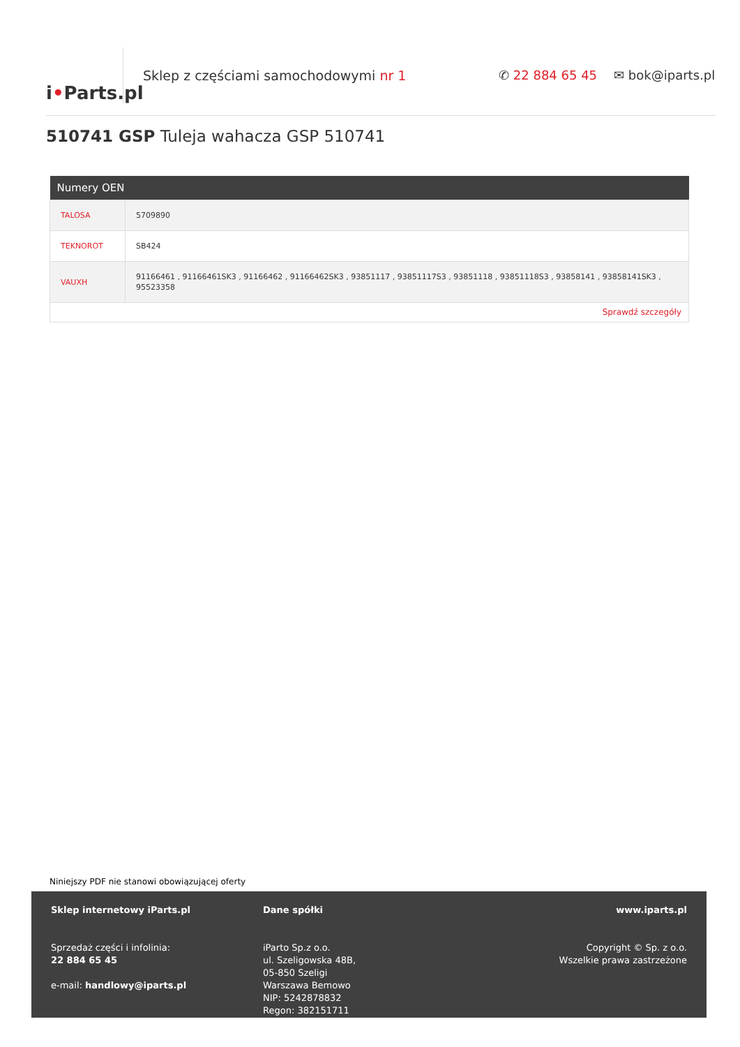i • Parts.pl
Sklep z częściami samochodowymi nr 1 ✆ 22 884 65 45 ✉ bok@iparts.pl
510741 GSP Tuleja wahacza GSP 510741
| Numery OEN | |
| --- | --- |
| TALOSA | 5709890 |
| TEKNOROT | SB424 |
| VAUXH | 91166461 , 91166461SK3 , 91166462 , 91166462SK3 , 93851117 , 93851117S3 , 93851118 , 93851118S3 , 93858141 , 93858141SK3 , 95523358 |
| Sprawdź szczegóły | |
Niniejszy PDF nie stanowi obowiązującej oferty
Sklep internetowy iParts.pl
Sprzedaż części i infolinia:
22 884 65 45
e-mail: handlowy@iparts.pl
Dane spółki
iParto Sp.z o.o.
ul. Szeligowska 48B,
05-850 Szeligi
Warszawa Bemowo
NIP: 5242878832
Regon: 382151711
www.iparts.pl
Copyright © Sp. z o.o.
Wszelkie prawa zastrzeżone